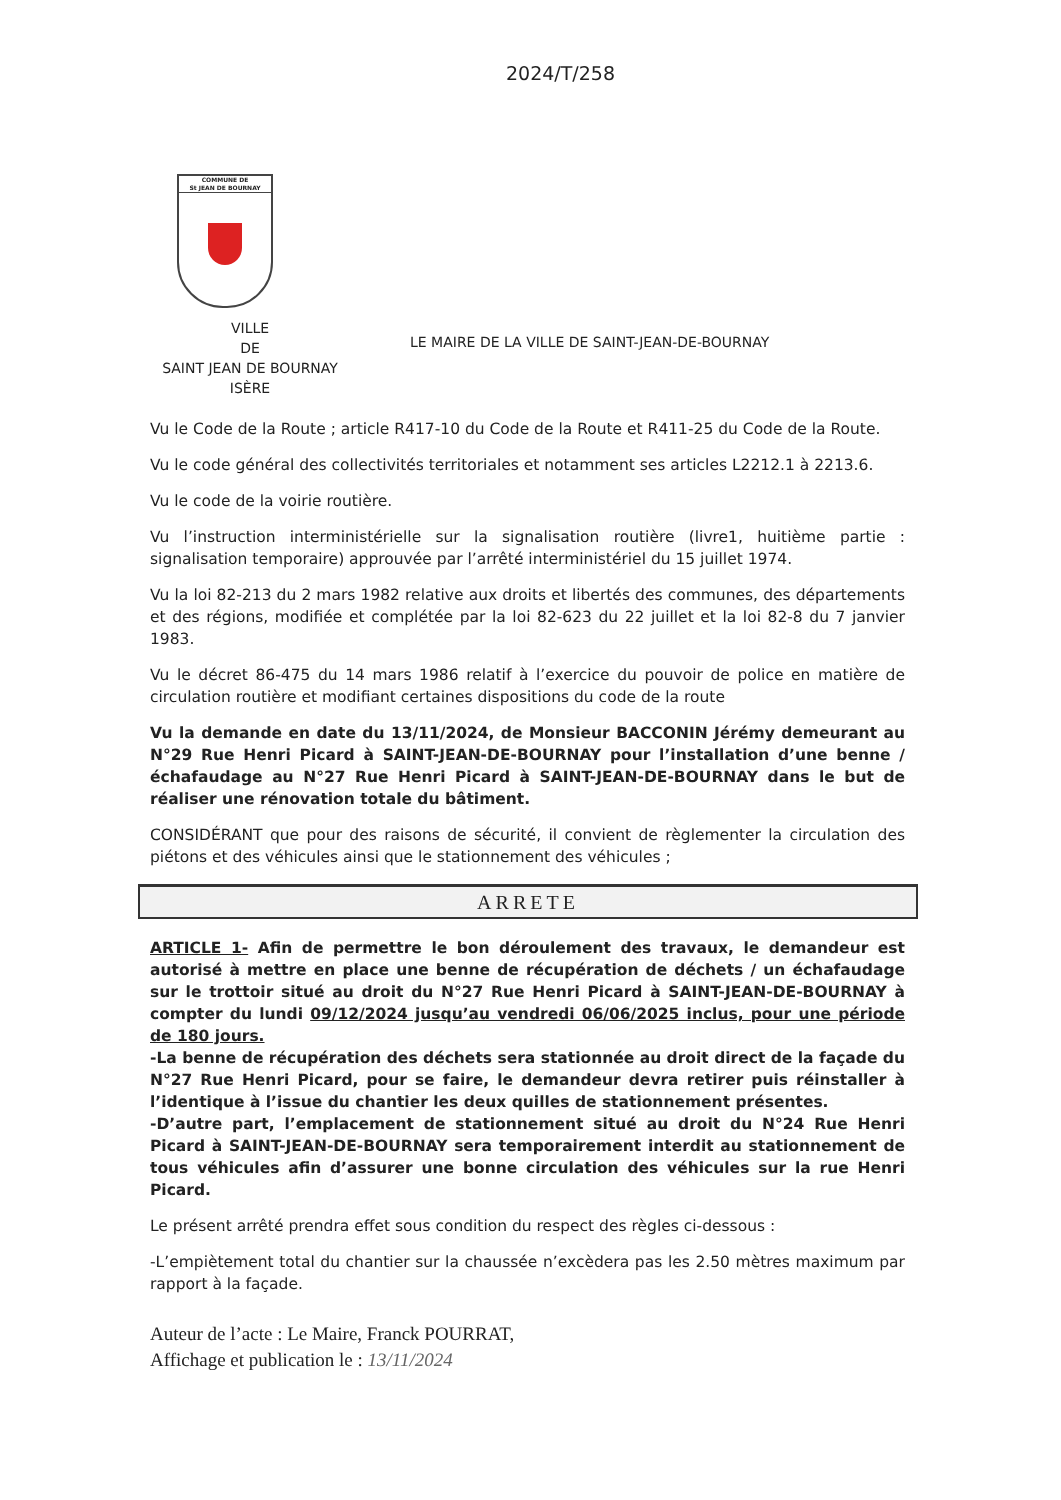2024/T/258
COMMUNE DE
St JEAN DE BOURNAY
VILLE
DE
SAINT JEAN DE BOURNAY
ISÈRE
LE MAIRE DE LA VILLE DE SAINT-JEAN-DE-BOURNAY
Vu le Code de la Route ; article R417-10 du Code de la Route et R411-25 du Code de la Route.
Vu le code général des collectivités territoriales et notamment ses articles L2212.1 à 2213.6.
Vu le code de la voirie routière.
Vu l’instruction interministérielle sur la signalisation routière (livre1, huitième partie : signalisation temporaire) approuvée par l’arrêté interministériel du 15 juillet 1974.
Vu la loi 82-213 du 2 mars 1982 relative aux droits et libertés des communes, des départements et des régions, modifiée et complétée par la loi 82-623 du 22 juillet et la loi 82-8 du 7 janvier 1983.
Vu le décret 86-475 du 14 mars 1986 relatif à l’exercice du pouvoir de police en matière de circulation routière et modifiant certaines dispositions du code de la route
Vu la demande en date du 13/11/2024, de Monsieur BACCONIN Jérémy demeurant au N°29 Rue Henri Picard à SAINT-JEAN-DE-BOURNAY pour l’installation d’une benne / échafaudage au N°27 Rue Henri Picard à SAINT-JEAN-DE-BOURNAY dans le but de réaliser une rénovation totale du bâtiment.
CONSIDÉRANT que pour des raisons de sécurité, il convient de règlementer la circulation des piétons et des véhicules ainsi que le stationnement des véhicules ;
ARRETE
ARTICLE 1- Afin de permettre le bon déroulement des travaux, le demandeur est autorisé à mettre en place une benne de récupération de déchets / un échafaudage sur le trottoir situé au droit du N°27 Rue Henri Picard à SAINT-JEAN-DE-BOURNAY à compter du lundi 09/12/2024 jusqu’au vendredi 06/06/2025 inclus, pour une période de 180 jours.
-La benne de récupération des déchets sera stationnée au droit direct de la façade du N°27 Rue Henri Picard, pour se faire, le demandeur devra retirer puis réinstaller à l’identique à l’issue du chantier les deux quilles de stationnement présentes.
-D’autre part, l’emplacement de stationnement situé au droit du N°24 Rue Henri Picard à SAINT-JEAN-DE-BOURNAY sera temporairement interdit au stationnement de tous véhicules afin d’assurer une bonne circulation des véhicules sur la rue Henri Picard.
Le présent arrêté prendra effet sous condition du respect des règles ci-dessous :
-L’empiètement total du chantier sur la chaussée n’excèdera pas les 2.50 mètres maximum par rapport à la façade.
Auteur de l’acte : Le Maire, Franck POURRAT,
Affichage et publication le : 13/11/2024